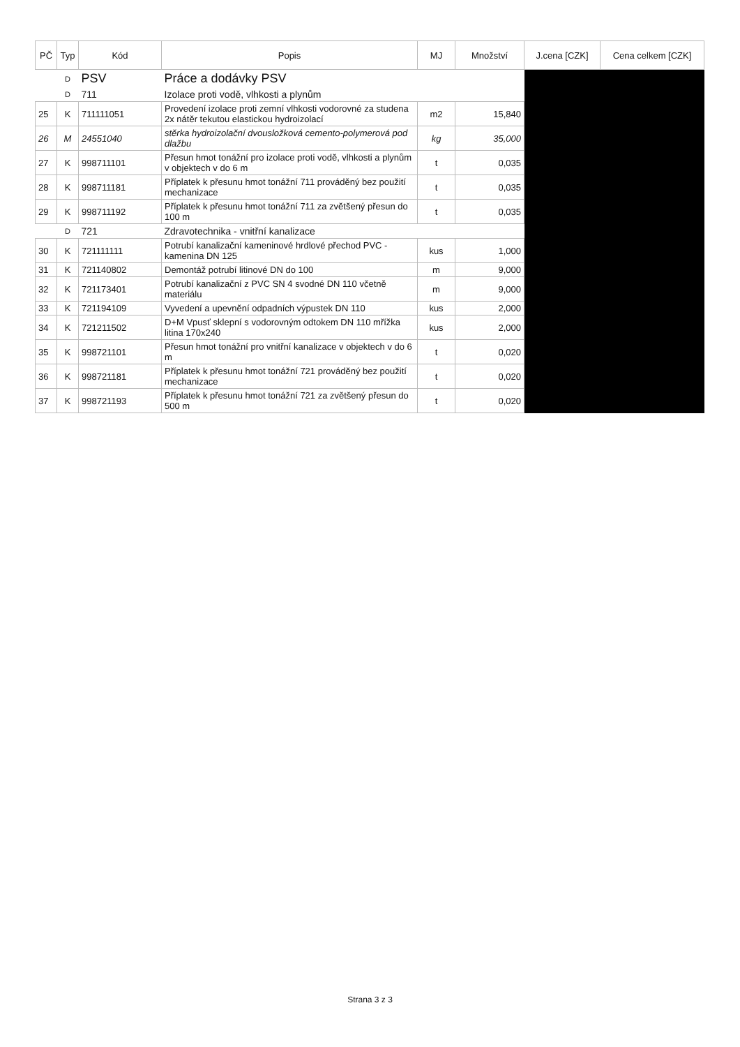| PČ | Typ | Kód | Popis | MJ | Množství | J.cena [CZK] | Cena celkem [CZK] |
| --- | --- | --- | --- | --- | --- | --- | --- |
| | D | PSV | Práce a dodávky PSV | | | | |
| | D | 711 | Izolace proti vodě, vlhkosti a plynům | | | | |
| 25 | K | 711111051 | Provedení izolace proti zemní vlhkosti vodorovné za studena 2x nátěr tekutou elastickou hydroizolací | m2 | 15,840 | | |
| 26 | M | 24551040 | stěrka hydroizolační dvousložková cemento-polymerová pod dlažbu | kg | 35,000 | | |
| 27 | K | 998711101 | Přesun hmot tonážní pro izolace proti vodě, vlhkosti a plynům v objektech v do 6 m | t | 0,035 | | |
| 28 | K | 998711181 | Příplatek k přesunu hmot tonážní 711 prováděný bez použití mechanizace | t | 0,035 | | |
| 29 | K | 998711192 | Příplatek k přesunu hmot tonážní 711 za zvětšený přesun do 100 m | t | 0,035 | | |
| | D | 721 | Zdravotechnika - vnitřní kanalizace | | | | |
| 30 | K | 721111111 | Potrubí kanalizační kameninové hrdlové přechod PVC - kamenina DN 125 | kus | 1,000 | | |
| 31 | K | 721140802 | Demontáž potrubí litinové DN do 100 | m | 9,000 | | |
| 32 | K | 721173401 | Potrubí kanalizační z PVC SN 4 svodné DN 110 včetně materiálu | m | 9,000 | | |
| 33 | K | 721194109 | Vyvedení a upevnění odpadních výpustek DN 110 | kus | 2,000 | | |
| 34 | K | 721211502 | D+M Vpusť sklepní s vodorovným odtokem DN 110 mřížka litina 170x240 | kus | 2,000 | | |
| 35 | K | 998721101 | Přesun hmot tonážní pro vnitřní kanalizace v objektech v do 6 m | t | 0,020 | | |
| 36 | K | 998721181 | Příplatek k přesunu hmot tonážní 721 prováděný bez použití mechanizace | t | 0,020 | | |
| 37 | K | 998721193 | Příplatek k přesunu hmot tonážní 721 za zvětšený přesun do 500 m | t | 0,020 | | |
Strana 3 z 3